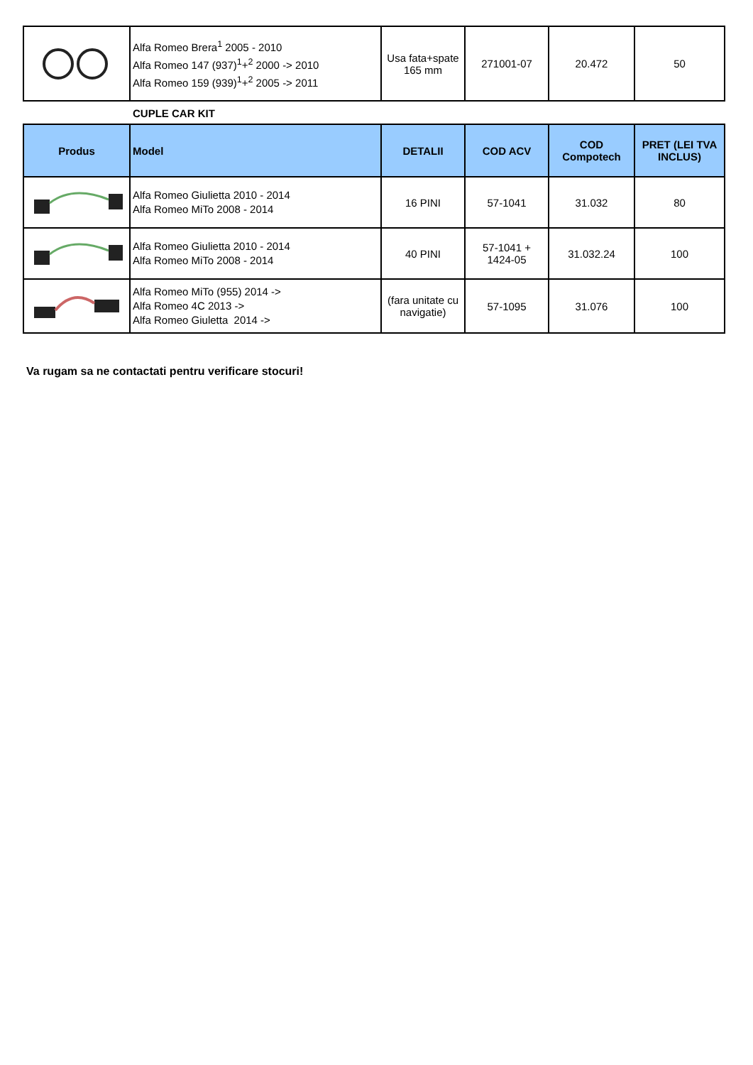| | Alfa Romeo Brera<sup>1</sup> 2005 - 2010 Alfa Romeo 147 (937)<sup>1</sup>+<sup>2</sup> 2000 -> 2010 Alfa Romeo 159 (939)<sup>1</sup>+<sup>2</sup> 2005 -> 2011 | Usa fata+spate 165 mm | 271001-07 | 20.472 | 50 |
CUPLE CAR KIT
| Produs | Model | DETALII | COD ACV | COD Compotech | PRET (LEI TVA INCLUS) |
| --- | --- | --- | --- | --- | --- |
| | Alfa Romeo Giulietta 2010 - 2014 Alfa Romeo MiTo 2008 - 2014 | 16 PINI | 57-1041 | 31.032 | 80 |
| | Alfa Romeo Giulietta 2010 - 2014 Alfa Romeo MiTo 2008 - 2014 | 40 PINI | 57-1041 + 1424-05 | 31.032.24 | 100 |
| | Alfa Romeo MiTo (955) 2014 -> Alfa Romeo 4C 2013 -> Alfa Romeo Giuletta 2014 -> | (fara unitate cu navigatie) | 57-1095 | 31.076 | 100 |
Va rugam sa ne contactati pentru verificare stocuri!